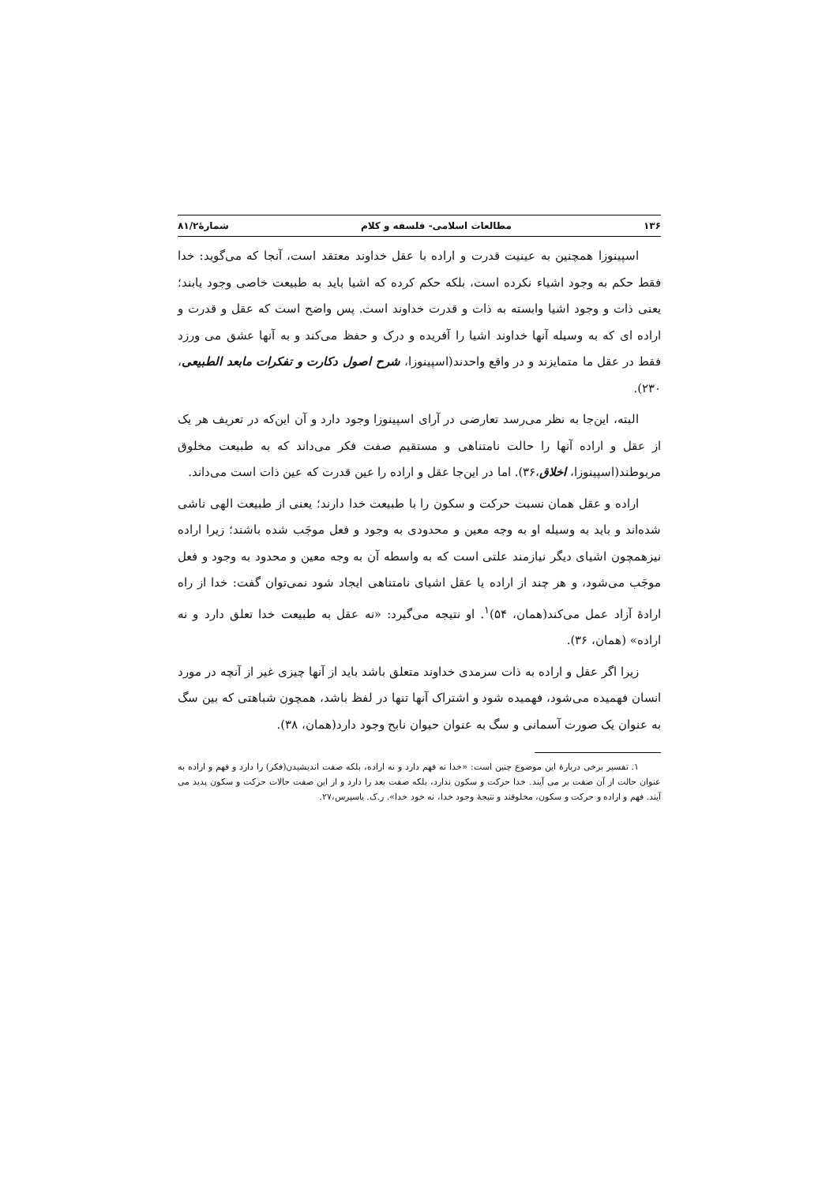۱۳۶ مطالعات اسلامی- فلسفه و کلام شمارهٔ۸۱/۲
اسپینوزا همچنین به عینیت قدرت و اراده با عقل خداوند معتقد است، آنجا که می‌گوید: خدا فقط حکم به وجود اشیاء نکرده است، بلکه حکم کرده که اشیا باید به طبیعت خاصی وجود یابند؛ یعنی ذات و وجود اشیا وابسته به ذات و قدرت خداوند است. پس واضح است که عقل و قدرت و اراده ای که به وسیله آنها خداوند اشیا را آفریده و درک و حفظ می‌کند و به آنها عشق می ورزد فقط در عقل ما متمایزند و در واقع واحدند(اسپینوزا، شرح اصول دکارت و تفکرات مابعد الطبیعی، ۲۳۰).
البته، این‌جا به نظر می‌رسد تعارضی در آرای اسپینوزا وجود دارد و آن این‌که در تعریف هر یک از عقل و اراده آنها را حالت نامتناهی و مستقیم صفت فکر می‌داند که به طبیعت مخلوق مربوطند(اسپینوزا، اخلاق،۳۶). اما در این‌جا عقل و اراده را عین قدرت که عین ذات است می‌داند.
اراده و عقل همان نسبت حرکت و سکون را با طبیعت خدا دارند؛ یعنی از طبیعت الهی ناشی شده‌اند و باید به وسیله او به وجه معین و محدودی به وجود و فعل موجَب شده باشند؛ زیرا اراده نیزهمچون اشیای دیگر نیازمند علتی است که به واسطه آن به وجه معین و محدود به وجود و فعل موجَب می‌شود، و هر چند از اراده یا عقل اشیای نامتناهی ایجاد شود نمی‌توان گفت: خدا از راه ارادهٔ آزاد عمل می‌کند(همان، ۵۴)<sup>۱</sup>. او نتیجه می‌گیرد: «نه عقل به طبیعت خدا تعلق دارد و نه اراده» (همان، ۳۶).
زیرا اگر عقل و اراده به ذات سرمدی خداوند متعلق باشد باید از آنها چیزی غیر از آنچه در مورد انسان فهمیده می‌شود، فهمیده شود و اشتراک آنها تنها در لفظ باشد، همچون شباهتی که بین سگ به عنوان یک صورت آسمانی و سگ به عنوان حیوان نابح وجود دارد(همان، ۳۸).
۱. تفسیر برخی دربارهٔ این موضوع چنین است: «خدا نه فهم دارد و نه اراده، بلکه صفت اندیشیدن(فکر) را دارد و فهم و اراده به عنوان حالت از آن صفت بر می آیند. خدا حرکت و سکون ندارد، بلکه صفت بعد را دارد و از این صفت حالات حرکت و سکون پدید می آیند. فهم و اراده و حرکت و سکون، مخلوقند و نتیجهٔ وجود خدا، نه خود خدا». ر.ک. یاسپرس،۲۷.